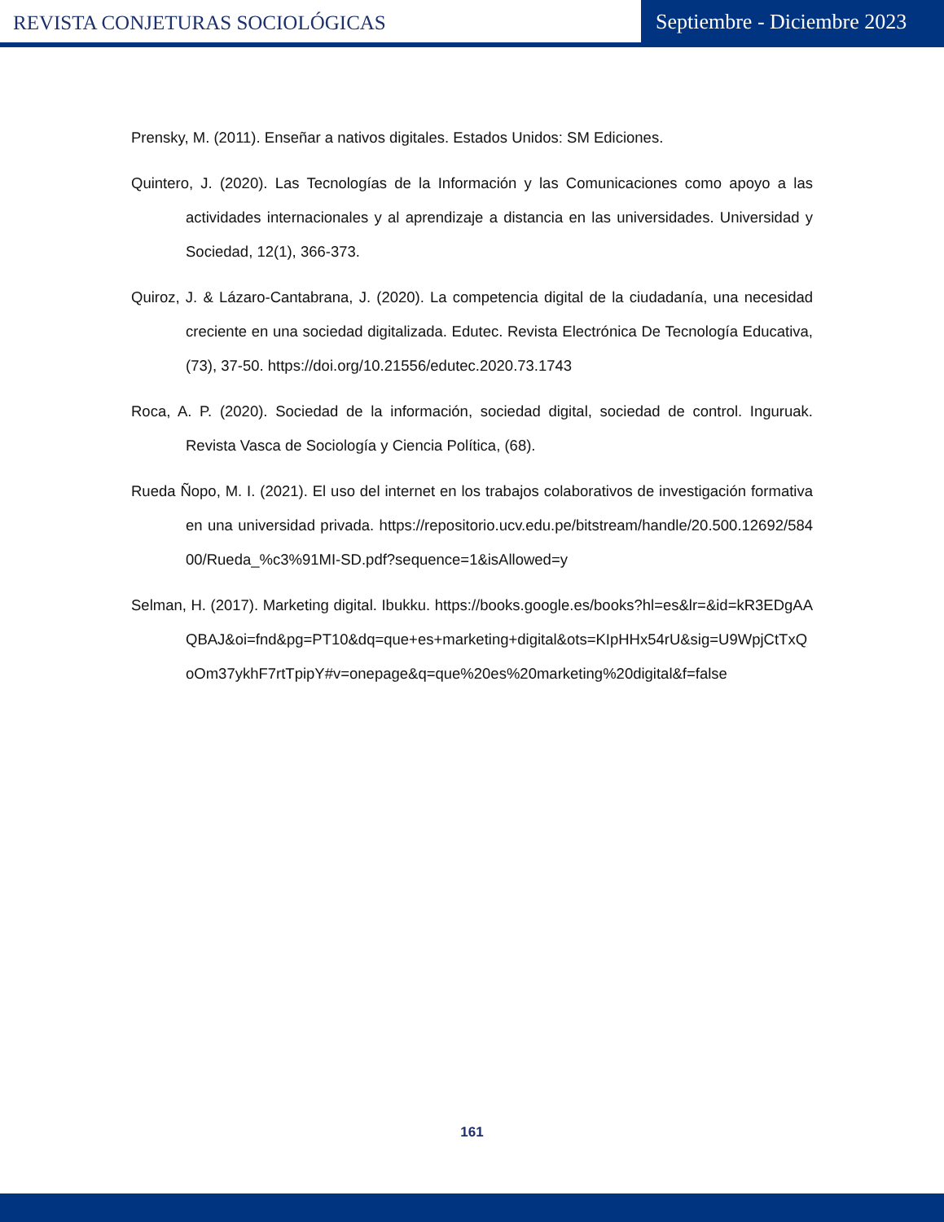REVISTA CONJETURAS SOCIOLÓGICAS
Septiembre - Diciembre 2023
Prensky, M. (2011). Enseñar a nativos digitales. Estados Unidos: SM Ediciones.
Quintero, J. (2020). Las Tecnologías de la Información y las Comunicaciones como apoyo a las actividades internacionales y al aprendizaje a distancia en las universidades. Universidad y Sociedad, 12(1), 366-373.
Quiroz, J. & Lázaro-Cantabrana, J. (2020). La competencia digital de la ciudadanía, una necesidad creciente en una sociedad digitalizada. Edutec. Revista Electrónica De Tecnología Educativa, (73), 37-50. https://doi.org/10.21556/edutec.2020.73.1743
Roca, A. P. (2020). Sociedad de la información, sociedad digital, sociedad de control. Inguruak. Revista Vasca de Sociología y Ciencia Política, (68).
Rueda Ñopo, M. I. (2021). El uso del internet en los trabajos colaborativos de investigación formativa en una universidad privada. https://repositorio.ucv.edu.pe/bitstream/handle/20.500.12692/58400/Rueda_%c3%91MI-SD.pdf?sequence=1&isAllowed=y
Selman, H. (2017). Marketing digital. Ibukku. https://books.google.es/books?hl=es&lr=&id=kR3EDgAAQBAJ&oi=fnd&pg=PT10&dq=que+es+marketing+digital&ots=KIpHHx54rU&sig=U9WpjCtTxQoOm37ykhF7rtTpipY#v=onepage&q=que%20es%20marketing%20digital&f=false
161